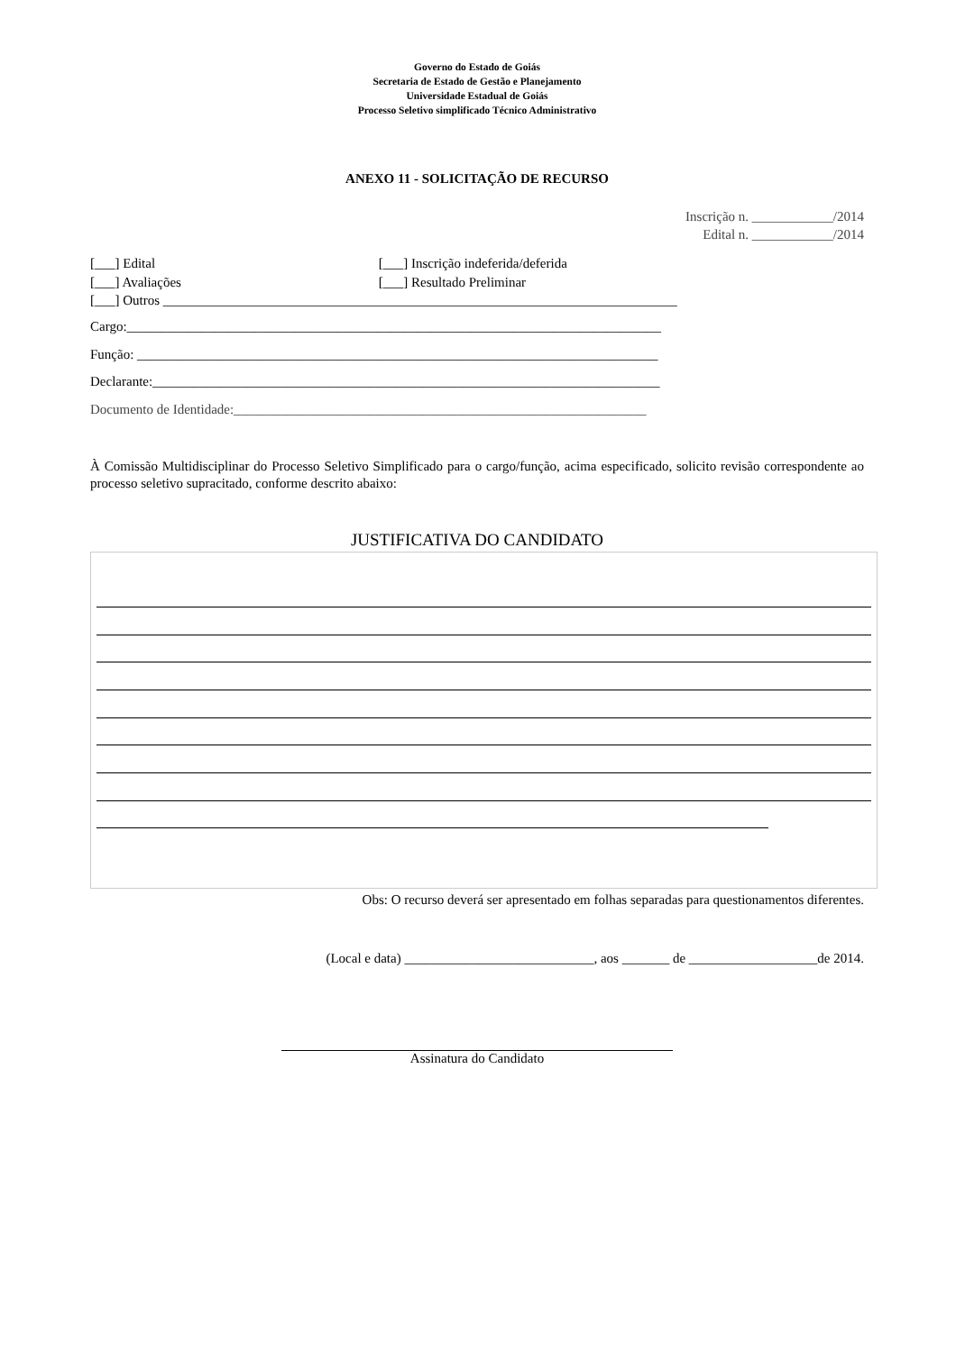Governo do Estado de Goiás
Secretaria de Estado de Gestão e Planejamento
Universidade Estadual de Goiás
Processo Seletivo simplificado Técnico Administrativo
ANEXO 11 - SOLICITAÇÃO DE RECURSO
Inscrição n. ____________/2014
Edital n. ____________/2014
[___] Edital [___] Inscrição indeferida/deferida
[___] Avaliações [___] Resultado Preliminar
[___] Outros ____________________________________________________________________________
Cargo:_______________________________________________________________________________
Função: _____________________________________________________________________________
Declarante:___________________________________________________________________________
Documento de Identidade:_____________________________________________________________
À Comissão Multidisciplinar do Processo Seletivo Simplificado para o cargo/função, acima especificado, solicito revisão correspondente ao processo seletivo supracitado, conforme descrito abaixo:
JUSTIFICATIVA DO CANDIDATO
Obs: O recurso deverá ser apresentado em folhas separadas para questionamentos diferentes.
(Local e data) ____________________________, aos _______ de ___________________de 2014.
Assinatura do Candidato